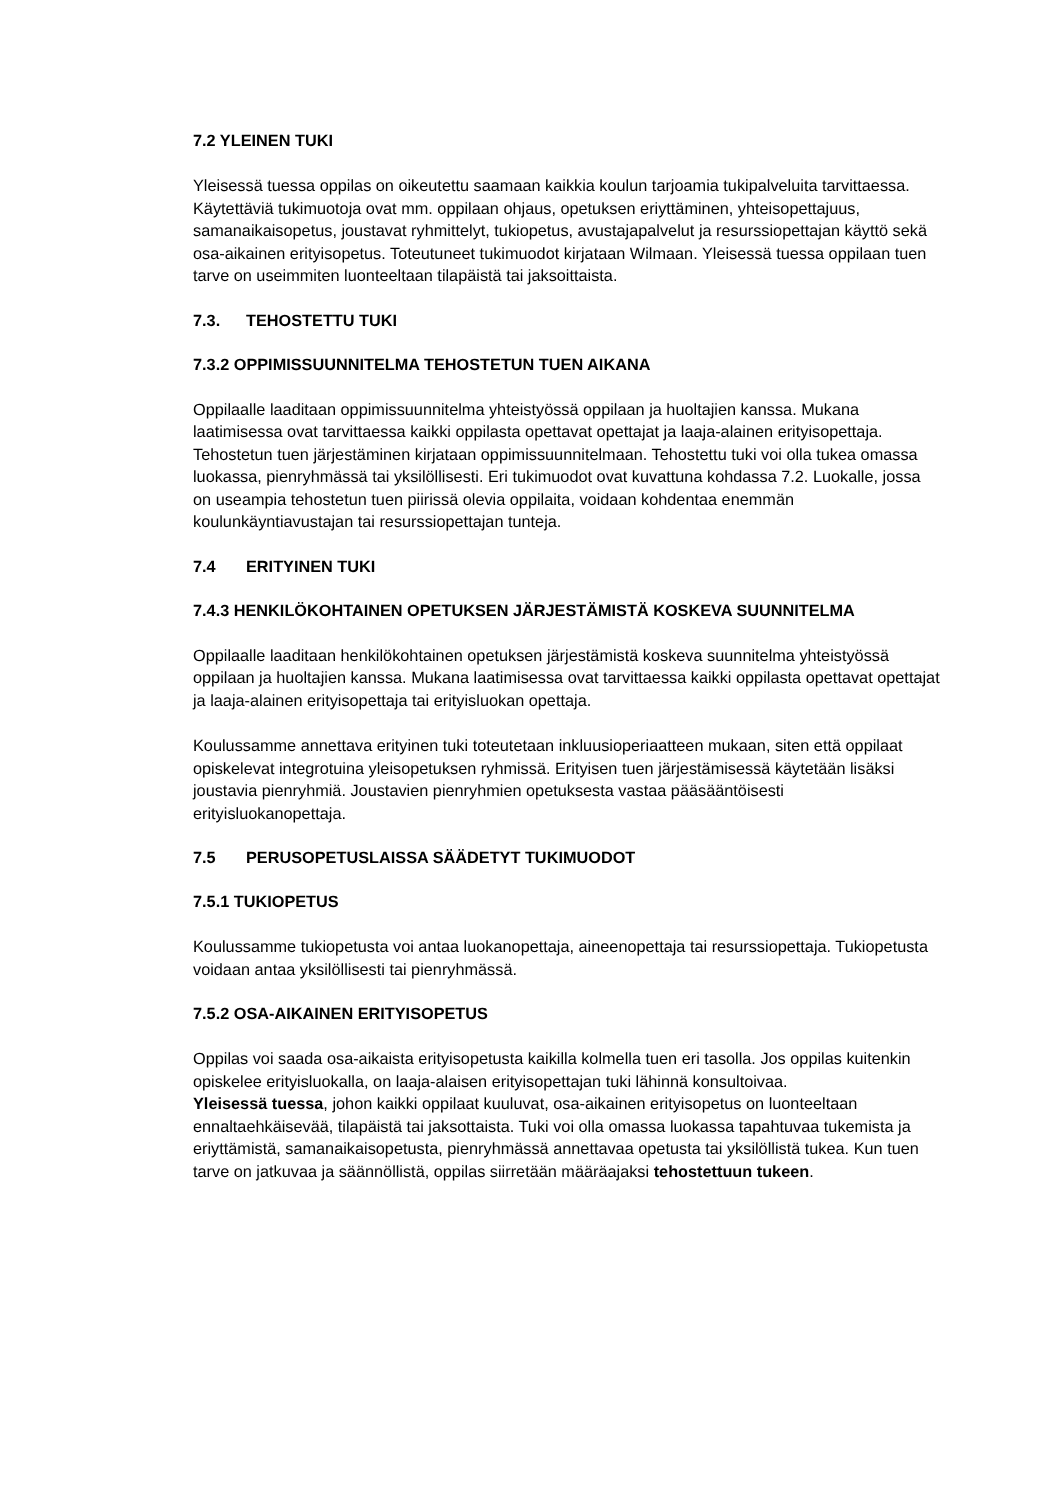7.2 YLEINEN TUKI
Yleisessä tuessa oppilas on oikeutettu saamaan kaikkia koulun tarjoamia tukipalveluita tarvittaessa. Käytettäviä tukimuotoja ovat mm. oppilaan ohjaus, opetuksen eriyttäminen, yhteisopettajuus, samanaikaisopetus, joustavat ryhmittelyt, tukiopetus, avustajapalvelut ja resurssiopettajan käyttö sekä osa-aikainen erityisopetus. Toteutuneet tukimuodot kirjataan Wilmaan. Yleisessä tuessa oppilaan tuen tarve on useimmiten luonteeltaan tilapäistä tai jaksoittaista.
7.3. TEHOSTETTU TUKI
7.3.2 OPPIMISSUUNNITELMA TEHOSTETUN TUEN AIKANA
Oppilaalle laaditaan oppimissuunnitelma yhteistyössä oppilaan ja huoltajien kanssa. Mukana laatimisessa ovat tarvittaessa kaikki oppilasta opettavat opettajat ja laaja-alainen erityisopettaja. Tehostetun tuen järjestäminen kirjataan oppimissuunnitelmaan. Tehostettu tuki voi olla tukea omassa luokassa, pienryhmässä tai yksilöllisesti. Eri tukimuodot ovat kuvattuna kohdassa 7.2. Luokalle, jossa on useampia tehostetun tuen piirissä olevia oppilaita, voidaan kohdentaa enemmän koulunkäyntiavustajan tai resurssiopettajan tunteja.
7.4 ERITYINEN TUKI
7.4.3 HENKILÖKOHTAINEN OPETUKSEN JÄRJESTÄMISTÄ KOSKEVA SUUNNITELMA
Oppilaalle laaditaan henkilökohtainen opetuksen järjestämistä koskeva suunnitelma yhteistyössä oppilaan ja huoltajien kanssa. Mukana laatimisessa ovat tarvittaessa kaikki oppilasta opettavat opettajat ja laaja-alainen erityisopettaja tai erityisluokan opettaja.
Koulussamme annettava erityinen tuki toteutetaan inkluusioperiaatteen mukaan, siten että oppilaat opiskelevat integrotuina yleisopetuksen ryhmissä. Erityisen tuen järjestämisessä käytetään lisäksi joustavia pienryhmiä. Joustavien pienryhmien opetuksesta vastaa pääsääntöisesti erityisluokanopettaja.
7.5 PERUSOPETUSLAISSA SÄÄDETYT TUKIMUODOT
7.5.1 TUKIOPETUS
Koulussamme tukiopetusta voi antaa luokanopettaja, aineenopettaja tai resurssiopettaja. Tukiopetusta voidaan antaa yksilöllisesti tai pienryhmässä.
7.5.2 OSA-AIKAINEN ERITYISOPETUS
Oppilas voi saada osa-aikaista erityisopetusta kaikilla kolmella tuen eri tasolla. Jos oppilas kuitenkin opiskelee erityisluokalla, on laaja-alaisen erityisopettajan tuki lähinnä konsultoivaa.
Yleisessä tuessa, johon kaikki oppilaat kuuluvat, osa-aikainen erityisopetus on luonteeltaan ennaltaehkäisevää, tilapäistä tai jaksottaista. Tuki voi olla omassa luokassa tapahtuvaa tukemista ja eriyttämistä, samanaikaisopetusta, pienryhmässä annettavaa opetusta tai yksilöllistä tukea. Kun tuen tarve on jatkuvaa ja säännöllistä, oppilas siirretään määräajaksi tehostettuun tukeen.